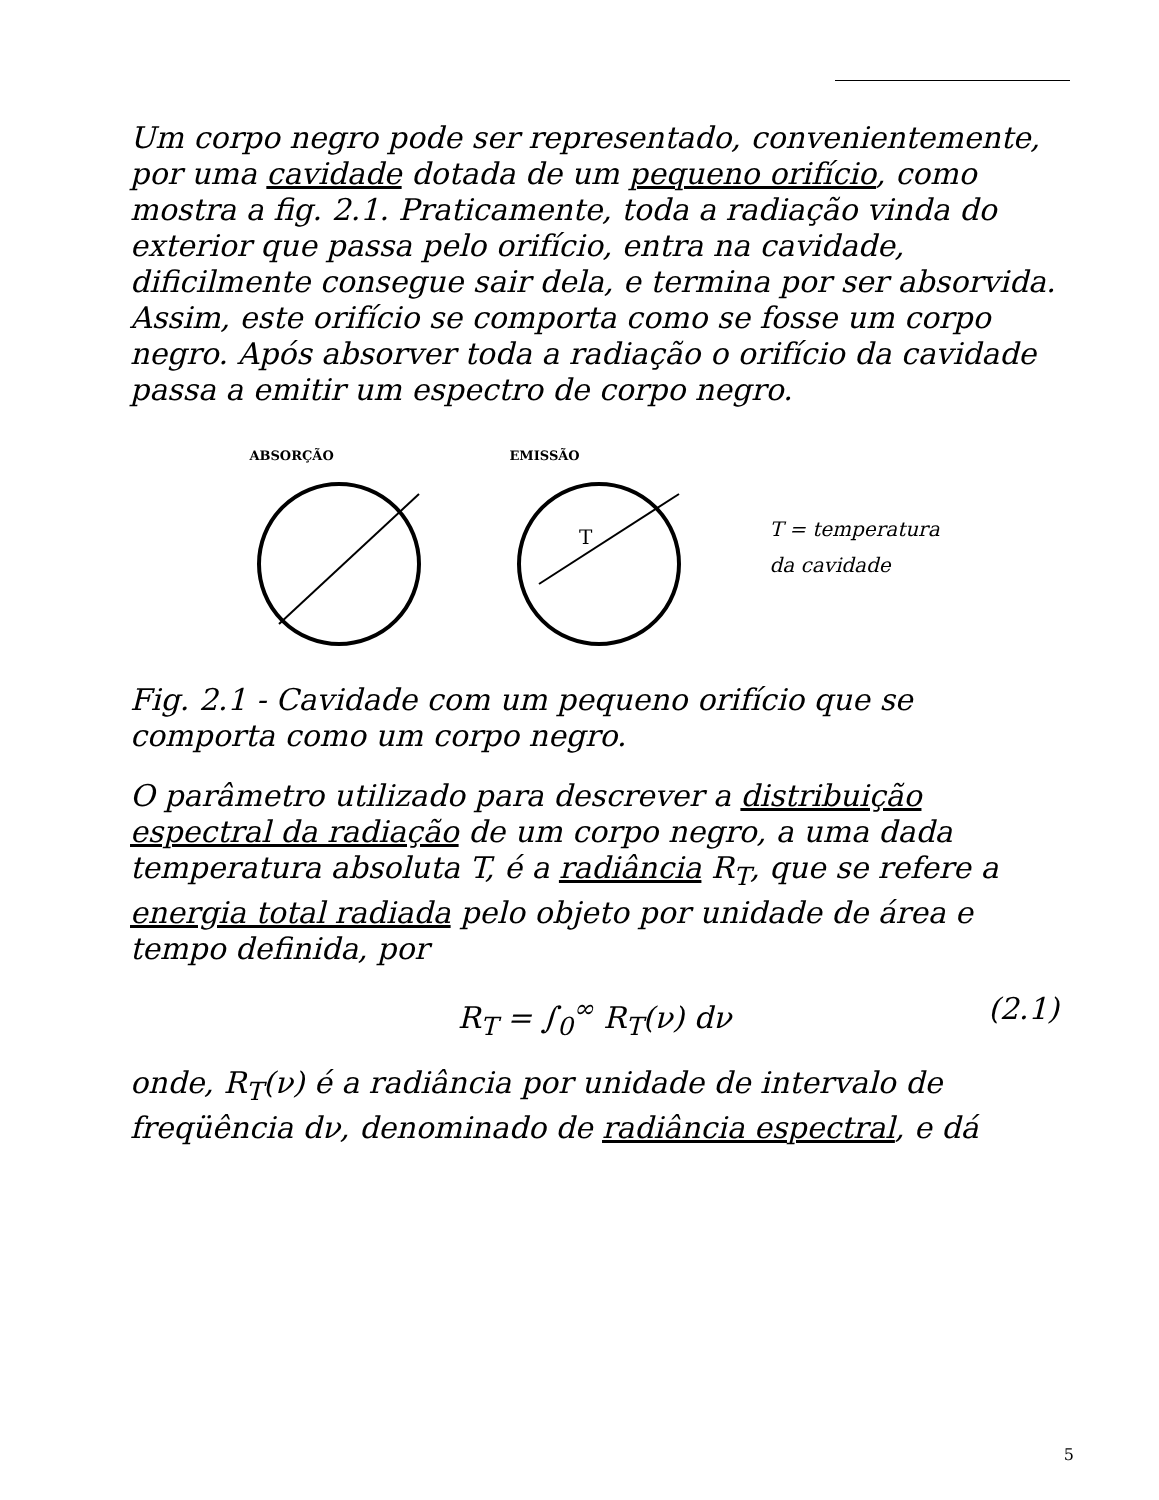Um corpo negro pode ser representado, convenientemente, por uma cavidade dotada de um pequeno orifício, como mostra a fig. 2.1. Praticamente, toda a radiação vinda do exterior que passa pelo orifício, entra na cavidade, dificilmente consegue sair dela, e termina por ser absorvida. Assim, este orifício se comporta como se fosse um corpo negro. Após absorver toda a radiação o orifício da cavidade passa a emitir um espectro de corpo negro.
ABSORÇÃO
EMISSÃO
T
T = temperatura
da cavidade
Fig. 2.1 - Cavidade com um pequeno orifício que se comporta como um corpo negro.
O parâmetro utilizado para descrever a distribuição espectral da radiação de um corpo negro, a uma dada temperatura absoluta T, é a radiância R<sub>T</sub>, que se refere a energia total radiada pelo objeto por unidade de área e tempo definida, por
R<sub>T</sub> = ∫<sub>0</sub><sup>∞</sup> R<sub>T</sub>(ν) dν (2.1)
onde, R<sub>T</sub>(ν) é a radiância por unidade de intervalo de freqüência dν, denominado de radiância espectral, e dá
5